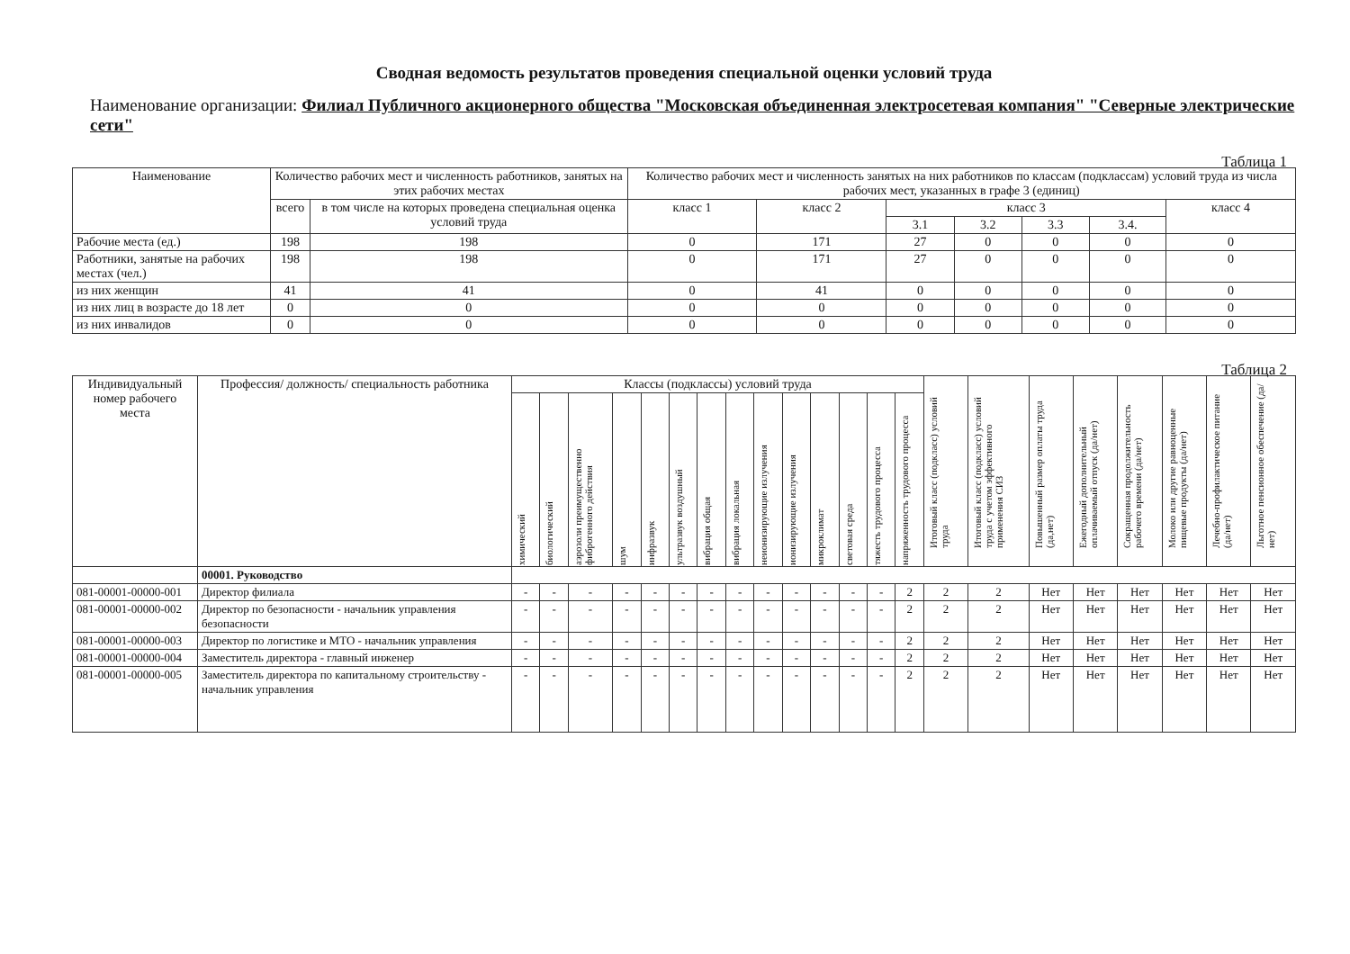Сводная ведомость результатов проведения специальной оценки условий труда
Наименование организации: Филиал Публичного акционерного общества "Московская объединенная электросетевая компания" "Северные электрические сети"
Таблица 1
| Наименование | Количество рабочих мест и численность работников, занятых на этих рабочих местах | | Количество рабочих мест и численность занятых на них работников по классам (подклассам) условий труда из числа рабочих мест, указанных в графе 3 (единиц) | | | | | | |
| --- | --- | --- | --- | --- | --- | --- | --- | --- | --- |
| | всего | в том числе на которых проведена специальная оценка условий труда | класс 1 | класс 2 | класс 3 | | | | класс 4 |
| | | | | | 3.1 | 3.2 | 3.3 | 3.4. | |
| Рабочие места (ед.) | 198 | 198 | 0 | 171 | 27 | 0 | 0 | 0 | 0 |
| Работники, занятые на рабочих местах (чел.) | 198 | 198 | 0 | 171 | 27 | 0 | 0 | 0 | 0 |
| из них женщин | 41 | 41 | 0 | 41 | 0 | 0 | 0 | 0 | 0 |
| из них лиц в возрасте до 18 лет | 0 | 0 | 0 | 0 | 0 | 0 | 0 | 0 | 0 |
| из них инвалидов | 0 | 0 | 0 | 0 | 0 | 0 | 0 | 0 | 0 |
Таблица 2
| Индивидуальный номер рабочего места | Профессия/ должность/ специальность работника | Классы (подклассы) условий труда | | | | | | | | | | | | | | Итоговый класс (подкласс) условий труда | Итоговый класс (подкласс) условий труда с учетом эффективного применения СИЗ | Повышенный размер оплаты труда (да,нет) | Ежегодный дополнительный оплачиваемый отпуск (да/нет) | Сокращенная продолжительность рабочего времени (да/нет) | Молоко или другие равноценные пищевые продукты (да/нет) | Лечебно-профилактическое питание (да/нет) | Льготное пенсионное обеспечение (да/нет) |
| --- | --- | --- | --- | --- | --- | --- | --- | --- | --- | --- | --- | --- | --- | --- | --- | --- | --- | --- | --- | --- | --- | --- | --- |
| | | химический | биологический | аэрозоли преимущественно фиброгенного действия | шум | инфразвук | ультразвук воздушный | вибрация общая | вибрация локальная | неионизирующие излучения | ионизирующие излучения | микроклимат | световая среда | тяжесть трудового процесса | напряженность трудового процесса | | | | | | | | |
| | 00001. Руководство | | | | | | | | | | | | | | | | | | | | | | |
| 081-00001-00000-001 | Директор филиала | - | - | - | - | - | - | - | - | - | - | - | - | - | 2 | 2 | 2 | Нет | Нет | Нет | Нет | Нет | Нет |
| 081-00001-00000-002 | Директор по безопасности - начальник управления безопасности | - | - | - | - | - | - | - | - | - | - | - | - | - | 2 | 2 | 2 | Нет | Нет | Нет | Нет | Нет | Нет |
| 081-00001-00000-003 | Директор по логистике и МТО - начальник управления | - | - | - | - | - | - | - | - | - | - | - | - | - | 2 | 2 | 2 | Нет | Нет | Нет | Нет | Нет | Нет |
| 081-00001-00000-004 | Заместитель директора - главный инженер | - | - | - | - | - | - | - | - | - | - | - | - | - | 2 | 2 | 2 | Нет | Нет | Нет | Нет | Нет | Нет |
| 081-00001-00000-005 | Заместитель директора по капитальному строительству - начальник управления | - | - | - | - | - | - | - | - | - | - | - | - | - | 2 | 2 | 2 | Нет | Нет | Нет | Нет | Нет | Нет |